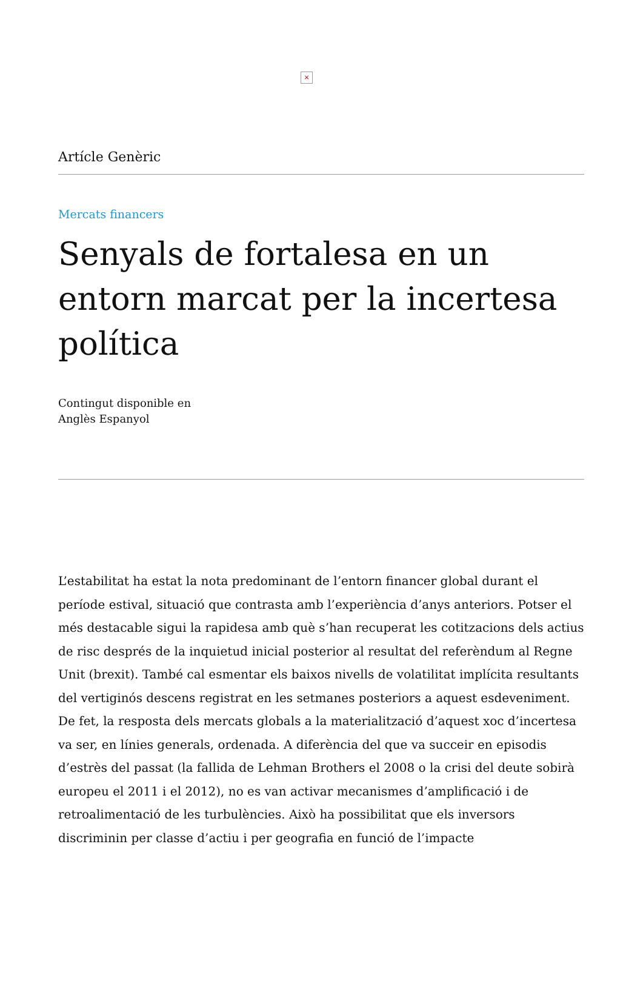×
Artícle Genèric
Mercats financers
Senyals de fortalesa en un entorn marcat per la incertesa política
Contingut disponible en
Anglès Espanyol
L’estabilitat ha estat la nota predominant de l’entorn financer global durant el període estival, situació que contrasta amb l’experiència d’anys anteriors. Potser el més destacable sigui la rapidesa amb què s’han recuperat les cotitzacions dels actius de risc després de la inquietud inicial posterior al resultat del referèndum al Regne Unit (brexit). També cal esmentar els baixos nivells de volatilitat implícita resultants del vertiginós descens registrat en les setmanes posteriors a aquest esdeveniment. De fet, la resposta dels mercats globals a la materialització d’aquest xoc d’incertesa va ser, en línies generals, ordenada. A diferència del que va succeir en episodis d’estrès del passat (la fallida de Lehman Brothers el 2008 o la crisi del deute sobirà europeu el 2011 i el 2012), no es van activar mecanismes d’amplificació i de retroalimentació de les turbulències. Això ha possibilitat que els inversors discriminin per classe d’actiu i per geografia en funció de l’impacte